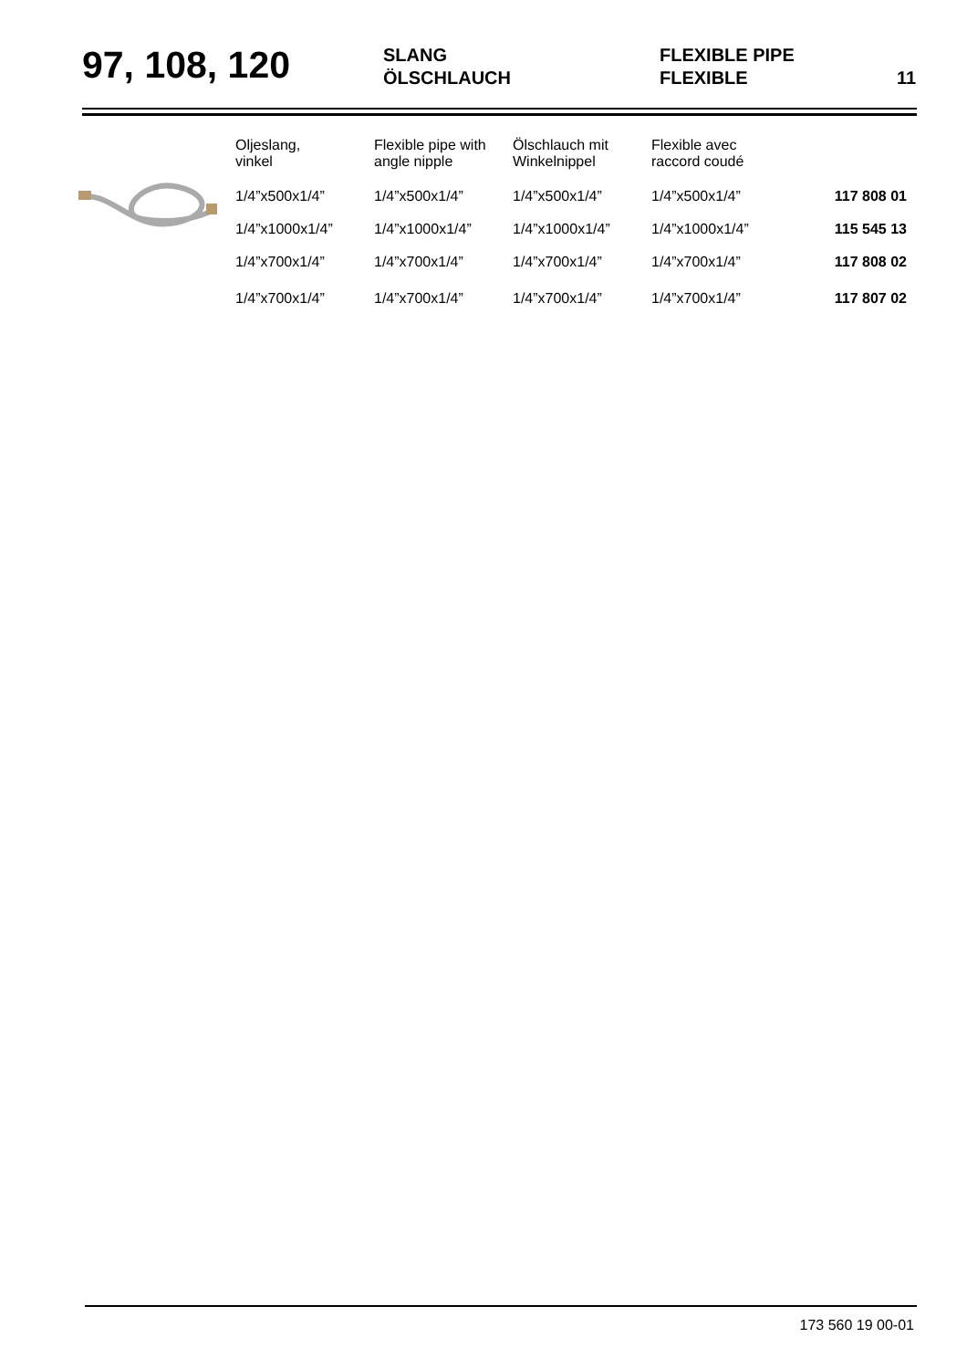97, 108, 120
SLANG
ÖLSCHLAUCH
FLEXIBLE PIPE
FLEXIBLE
11
| Oljeslang, vinkel | Flexible pipe with angle nipple | Ölschlauch mit Winkelnippel | Flexible avec raccord coudé | |
| 1/4”x500x1/4” | 1/4”x500x1/4” | 1/4”x500x1/4” | 1/4”x500x1/4” | 117 808 01 |
| 1/4”x1000x1/4” | 1/4”x1000x1/4” | 1/4”x1000x1/4” | 1/4”x1000x1/4” | 115 545 13 |
| 1/4”x700x1/4” | 1/4”x700x1/4” | 1/4”x700x1/4” | 1/4”x700x1/4” | 117 808 02 |
| 1/4”x700x1/4” | 1/4”x700x1/4” | 1/4”x700x1/4” | 1/4”x700x1/4” | 117 807 02 |
173 560 19 00-01